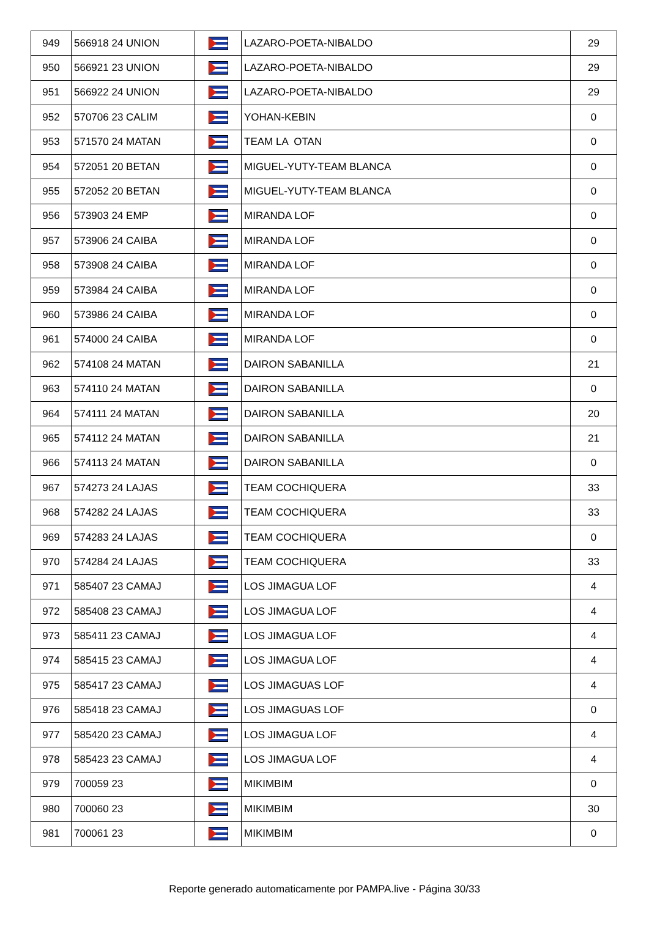| 949 | 566918 24 UNION | | LAZARO-POETA-NIBALDO | 29 |
| 950 | 566921 23 UNION | | LAZARO-POETA-NIBALDO | 29 |
| 951 | 566922 24 UNION | | LAZARO-POETA-NIBALDO | 29 |
| 952 | 570706 23 CALIM | | YOHAN-KEBIN | 0 |
| 953 | 571570 24 MATAN | | TEAM LA OTAN | 0 |
| 954 | 572051 20 BETAN | | MIGUEL-YUTY-TEAM BLANCA | 0 |
| 955 | 572052 20 BETAN | | MIGUEL-YUTY-TEAM BLANCA | 0 |
| 956 | 573903 24 EMP | | MIRANDA LOF | 0 |
| 957 | 573906 24 CAIBA | | MIRANDA LOF | 0 |
| 958 | 573908 24 CAIBA | | MIRANDA LOF | 0 |
| 959 | 573984 24 CAIBA | | MIRANDA LOF | 0 |
| 960 | 573986 24 CAIBA | | MIRANDA LOF | 0 |
| 961 | 574000 24 CAIBA | | MIRANDA LOF | 0 |
| 962 | 574108 24 MATAN | | DAIRON SABANILLA | 21 |
| 963 | 574110 24 MATAN | | DAIRON SABANILLA | 0 |
| 964 | 574111 24 MATAN | | DAIRON SABANILLA | 20 |
| 965 | 574112 24 MATAN | | DAIRON SABANILLA | 21 |
| 966 | 574113 24 MATAN | | DAIRON SABANILLA | 0 |
| 967 | 574273 24 LAJAS | | TEAM COCHIQUERA | 33 |
| 968 | 574282 24 LAJAS | | TEAM COCHIQUERA | 33 |
| 969 | 574283 24 LAJAS | | TEAM COCHIQUERA | 0 |
| 970 | 574284 24 LAJAS | | TEAM COCHIQUERA | 33 |
| 971 | 585407 23 CAMAJ | | LOS JIMAGUA LOF | 4 |
| 972 | 585408 23 CAMAJ | | LOS JIMAGUA LOF | 4 |
| 973 | 585411 23 CAMAJ | | LOS JIMAGUA LOF | 4 |
| 974 | 585415 23 CAMAJ | | LOS JIMAGUA LOF | 4 |
| 975 | 585417 23 CAMAJ | | LOS JIMAGUAS LOF | 4 |
| 976 | 585418 23 CAMAJ | | LOS JIMAGUAS LOF | 0 |
| 977 | 585420 23 CAMAJ | | LOS JIMAGUA LOF | 4 |
| 978 | 585423 23 CAMAJ | | LOS JIMAGUA LOF | 4 |
| 979 | 700059 23 | | MIKIMBIM | 0 |
| 980 | 700060 23 | | MIKIMBIM | 30 |
| 981 | 700061 23 | | MIKIMBIM | 0 |
Reporte generado automaticamente por PAMPA.live - Página 30/33